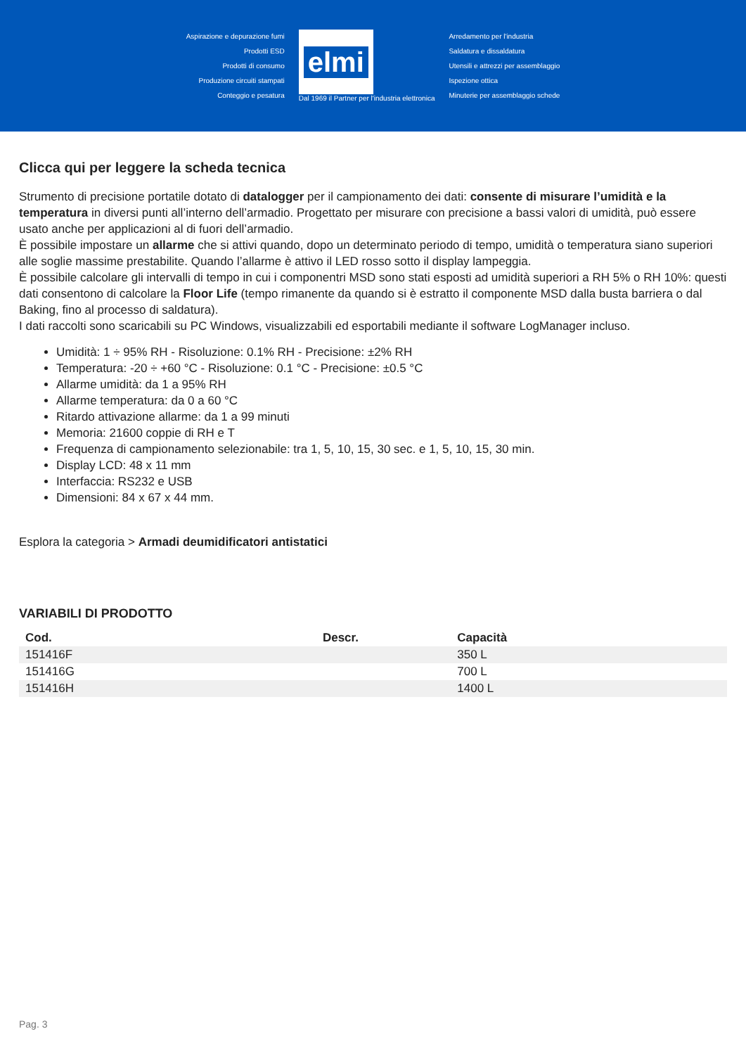Aspirazione e depurazione fumi
Prodotti ESD
Prodotti di consumo
Produzione circuiti stampati
Conteggio e pesatura
elmi
Dal 1969 il Partner per l'industria elettronica
Arredamento per l'industria
Saldatura e dissaldatura
Utensili e attrezzi per assemblaggio
Ispezione ottica
Minuterie per assemblaggio schede
Clicca qui per leggere la scheda tecnica
Strumento di precisione portatile dotato di datalogger per il campionamento dei dati: consente di misurare l’umidità e la temperatura in diversi punti all’interno dell’armadio. Progettato per misurare con precisione a bassi valori di umidità, può essere usato anche per applicazioni al di fuori dell’armadio.
È possibile impostare un allarme che si attivi quando, dopo un determinato periodo di tempo, umidità o temperatura siano superiori alle soglie massime prestabilite. Quando l’allarme è attivo il LED rosso sotto il display lampeggia.
È possibile calcolare gli intervalli di tempo in cui i componentri MSD sono stati esposti ad umidità superiori a RH 5% o RH 10%: questi dati consentono di calcolare la Floor Life (tempo rimanente da quando si è estratto il componente MSD dalla busta barriera o dal Baking, fino al processo di saldatura).
I dati raccolti sono scaricabili su PC Windows, visualizzabili ed esportabili mediante il software LogManager incluso.
Umidità: 1 ÷ 95% RH - Risoluzione: 0.1% RH - Precisione: ±2% RH
Temperatura: -20 ÷ +60 °C - Risoluzione: 0.1 °C - Precisione: ±0.5 °C
Allarme umidità: da 1 a 95% RH
Allarme temperatura: da 0 a 60 °C
Ritardo attivazione allarme: da 1 a 99 minuti
Memoria: 21600 coppie di RH e T
Frequenza di campionamento selezionabile: tra 1, 5, 10, 15, 30 sec. e 1, 5, 10, 15, 30 min.
Display LCD: 48 x 11 mm
Interfaccia: RS232 e USB
Dimensioni: 84 x 67 x 44 mm.
Esplora la categoria > Armadi deumidificatori antistatici
VARIABILI DI PRODOTTO
| Cod. | Descr. | Capacità |
| --- | --- | --- |
| 151416F | | 350 L |
| 151416G | | 700 L |
| 151416H | | 1400 L |
Pag. 3